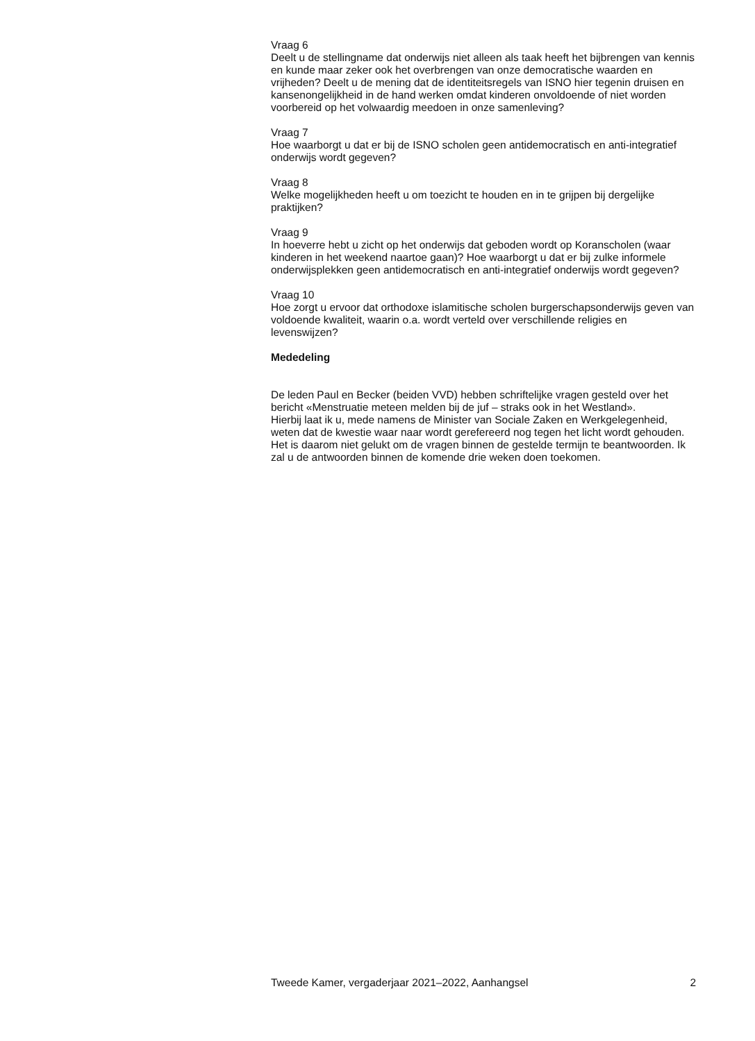Vraag 6
Deelt u de stellingname dat onderwijs niet alleen als taak heeft het bijbrengen van kennis en kunde maar zeker ook het overbrengen van onze democratische waarden en vrijheden? Deelt u de mening dat de identiteitsregels van ISNO hier tegenin druisen en kansenongelijkheid in de hand werken omdat kinderen onvoldoende of niet worden voorbereid op het volwaardig meedoen in onze samenleving?
Vraag 7
Hoe waarborgt u dat er bij de ISNO scholen geen antidemocratisch en anti-integratief onderwijs wordt gegeven?
Vraag 8
Welke mogelijkheden heeft u om toezicht te houden en in te grijpen bij dergelijke praktijken?
Vraag 9
In hoeverre hebt u zicht op het onderwijs dat geboden wordt op Koranscholen (waar kinderen in het weekend naartoe gaan)? Hoe waarborgt u dat er bij zulke informele onderwijsplekken geen antidemocratisch en anti-integratief onderwijs wordt gegeven?
Vraag 10
Hoe zorgt u ervoor dat orthodoxe islamitische scholen burgerschapsonderwijs geven van voldoende kwaliteit, waarin o.a. wordt verteld over verschillende religies en levenswijzen?
Mededeling
De leden Paul en Becker (beiden VVD) hebben schriftelijke vragen gesteld over het bericht «Menstruatie meteen melden bij de juf – straks ook in het Westland».
Hierbij laat ik u, mede namens de Minister van Sociale Zaken en Werkgelegenheid, weten dat de kwestie waar naar wordt gerefereerd nog tegen het licht wordt gehouden. Het is daarom niet gelukt om de vragen binnen de gestelde termijn te beantwoorden. Ik zal u de antwoorden binnen de komende drie weken doen toekomen.
Tweede Kamer, vergaderjaar 2021–2022, Aanhangsel 2